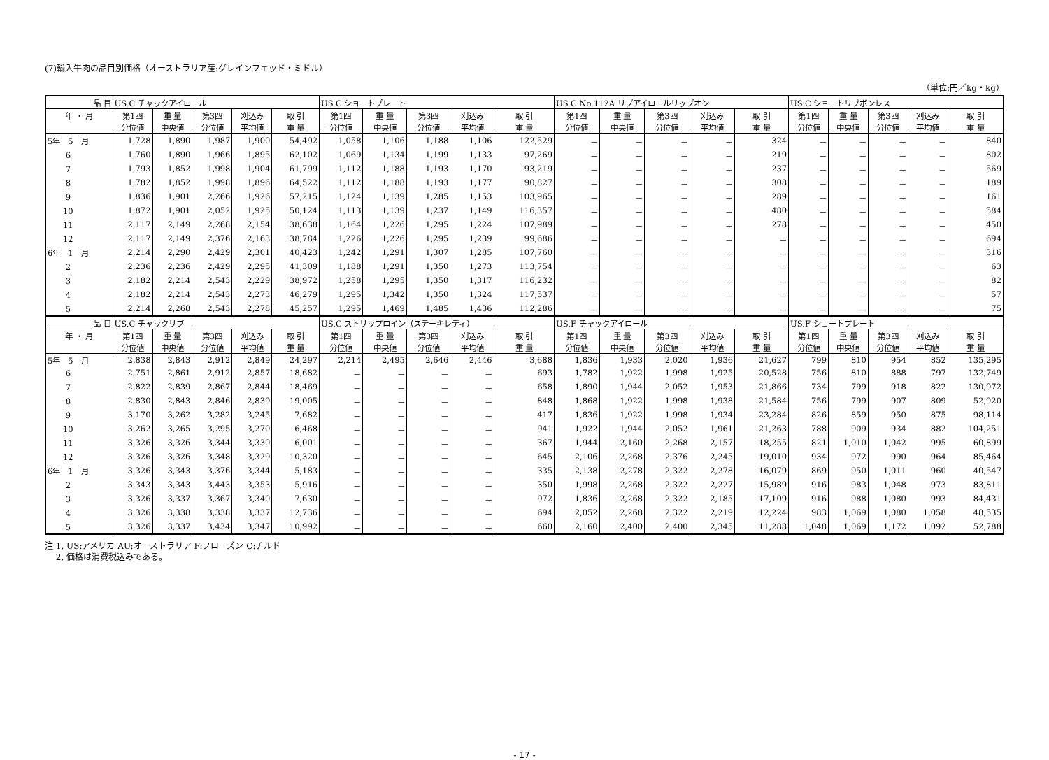(7)輸入牛肉の品目別価格（オーストラリア産:グレインフェッド・ミドル）
（単位:円／kg・kg）
| 品 目 | US.C チャックアイロール | | | | | US.C ショートプレート | | | | | US.C No.112A リブアイロールリップオン | | | | | US.C ショートリブボンレス | | | | |
| --- | --- | --- | --- | --- | --- | --- | --- | --- | --- | --- | --- | --- | --- | --- | --- | --- | --- | --- | --- | --- |
| 年 ・ 月 | 第1四 | 重 量 | 第3四 | 刈込み | 取 引 | 第1四 | 重 量 | 第3四 | 刈込み | 取 引 | 第1四 | 重 量 | 第3四 | 刈込み | 取 引 | 第1四 | 重 量 | 第3四 | 刈込み | 取 引 |
| | 分位値 | 中央値 | 分位値 | 平均値 | 重 量 | 分位値 | 中央値 | 分位値 | 平均値 | 重 量 | 分位値 | 中央値 | 分位値 | 平均値 | 重 量 | 分位値 | 中央値 | 分位値 | 平均値 | 重 量 |
| 5年 5 月 | 1,728 | 1,890 | 1,987 | 1,900 | 54,492 | 1,058 | 1,106 | 1,188 | 1,106 | 122,529 | － | － | － | － | 324 | － | － | － | － | 840 |
| 6 | 1,760 | 1,890 | 1,966 | 1,895 | 62,102 | 1,069 | 1,134 | 1,199 | 1,133 | 97,269 | － | － | － | － | 219 | － | － | － | － | 802 |
| 7 | 1,793 | 1,852 | 1,998 | 1,904 | 61,799 | 1,112 | 1,188 | 1,193 | 1,170 | 93,219 | － | － | － | － | 237 | － | － | － | － | 569 |
| 8 | 1,782 | 1,852 | 1,998 | 1,896 | 64,522 | 1,112 | 1,188 | 1,193 | 1,177 | 90,827 | － | － | － | － | 308 | － | － | － | － | 189 |
| 9 | 1,836 | 1,901 | 2,266 | 1,926 | 57,215 | 1,124 | 1,139 | 1,285 | 1,153 | 103,965 | － | － | － | － | 289 | － | － | － | － | 161 |
| 10 | 1,872 | 1,901 | 2,052 | 1,925 | 50,124 | 1,113 | 1,139 | 1,237 | 1,149 | 116,357 | － | － | － | － | 480 | － | － | － | － | 584 |
| 11 | 2,117 | 2,149 | 2,268 | 2,154 | 38,638 | 1,164 | 1,226 | 1,295 | 1,224 | 107,989 | － | － | － | － | 278 | － | － | － | － | 450 |
| 12 | 2,117 | 2,149 | 2,376 | 2,163 | 38,784 | 1,226 | 1,226 | 1,295 | 1,239 | 99,686 | － | － | － | － | － | － | － | － | － | 694 |
| 6年 1 月 | 2,214 | 2,290 | 2,429 | 2,301 | 40,423 | 1,242 | 1,291 | 1,307 | 1,285 | 107,760 | － | － | － | － | － | － | － | － | － | 316 |
| 2 | 2,236 | 2,236 | 2,429 | 2,295 | 41,309 | 1,188 | 1,291 | 1,350 | 1,273 | 113,754 | － | － | － | － | － | － | － | － | － | 63 |
| 3 | 2,182 | 2,214 | 2,543 | 2,229 | 38,972 | 1,258 | 1,295 | 1,350 | 1,317 | 116,232 | － | － | － | － | － | － | － | － | － | 82 |
| 4 | 2,182 | 2,214 | 2,543 | 2,273 | 46,279 | 1,295 | 1,342 | 1,350 | 1,324 | 117,537 | － | － | － | － | － | － | － | － | － | 57 |
| 5 | 2,214 | 2,268 | 2,543 | 2,278 | 45,257 | 1,295 | 1,469 | 1,485 | 1,436 | 112,286 | － | － | － | － | － | － | － | － | － | 75 |
| 品 目 | US.C チャックリブ | | | | | US.C ストリップロイン（ステーキレディ） | | | | | US.F チャックアイロール | | | | | US.F ショートプレート | | | | |
| 年 ・ 月 | 第1四 | 重 量 | 第3四 | 刈込み | 取 引 | 第1四 | 重 量 | 第3四 | 刈込み | 取 引 | 第1四 | 重 量 | 第3四 | 刈込み | 取 引 | 第1四 | 重 量 | 第3四 | 刈込み | 取 引 |
| | 分位値 | 中央値 | 分位値 | 平均値 | 重 量 | 分位値 | 中央値 | 分位値 | 平均値 | 重 量 | 分位値 | 中央値 | 分位値 | 平均値 | 重 量 | 分位値 | 中央値 | 分位値 | 平均値 | 重 量 |
| 5年 5 月 | 2,838 | 2,843 | 2,912 | 2,849 | 24,297 | 2,214 | 2,495 | 2,646 | 2,446 | 3,688 | 1,836 | 1,933 | 2,020 | 1,936 | 21,627 | 799 | 810 | 954 | 852 | 135,295 |
| 6 | 2,751 | 2,861 | 2,912 | 2,857 | 18,682 | － | － | － | － | 693 | 1,782 | 1,922 | 1,998 | 1,925 | 20,528 | 756 | 810 | 888 | 797 | 132,749 |
| 7 | 2,822 | 2,839 | 2,867 | 2,844 | 18,469 | － | － | － | － | 658 | 1,890 | 1,944 | 2,052 | 1,953 | 21,866 | 734 | 799 | 918 | 822 | 130,972 |
| 8 | 2,830 | 2,843 | 2,846 | 2,839 | 19,005 | － | － | － | － | 848 | 1,868 | 1,922 | 1,998 | 1,938 | 21,584 | 756 | 799 | 907 | 809 | 52,920 |
| 9 | 3,170 | 3,262 | 3,282 | 3,245 | 7,682 | － | － | － | － | 417 | 1,836 | 1,922 | 1,998 | 1,934 | 23,284 | 826 | 859 | 950 | 875 | 98,114 |
| 10 | 3,262 | 3,265 | 3,295 | 3,270 | 6,468 | － | － | － | － | 941 | 1,922 | 1,944 | 2,052 | 1,961 | 21,263 | 788 | 909 | 934 | 882 | 104,251 |
| 11 | 3,326 | 3,326 | 3,344 | 3,330 | 6,001 | － | － | － | － | 367 | 1,944 | 2,160 | 2,268 | 2,157 | 18,255 | 821 | 1,010 | 1,042 | 995 | 60,899 |
| 12 | 3,326 | 3,326 | 3,348 | 3,329 | 10,320 | － | － | － | － | 645 | 2,106 | 2,268 | 2,376 | 2,245 | 19,010 | 934 | 972 | 990 | 964 | 85,464 |
| 6年 1 月 | 3,326 | 3,343 | 3,376 | 3,344 | 5,183 | － | － | － | － | 335 | 2,138 | 2,278 | 2,322 | 2,278 | 16,079 | 869 | 950 | 1,011 | 960 | 40,547 |
| 2 | 3,343 | 3,343 | 3,443 | 3,353 | 5,916 | － | － | － | － | 350 | 1,998 | 2,268 | 2,322 | 2,227 | 15,989 | 916 | 983 | 1,048 | 973 | 83,811 |
| 3 | 3,326 | 3,337 | 3,367 | 3,340 | 7,630 | － | － | － | － | 972 | 1,836 | 2,268 | 2,322 | 2,185 | 17,109 | 916 | 988 | 1,080 | 993 | 84,431 |
| 4 | 3,326 | 3,338 | 3,338 | 3,337 | 12,736 | － | － | － | － | 694 | 2,052 | 2,268 | 2,322 | 2,219 | 12,224 | 983 | 1,069 | 1,080 | 1,058 | 48,535 |
| 5 | 3,326 | 3,337 | 3,434 | 3,347 | 10,992 | － | － | － | － | 660 | 2,160 | 2,400 | 2,400 | 2,345 | 11,288 | 1,048 | 1,069 | 1,172 | 1,092 | 52,788 |
注 1. US:アメリカ AU:オーストラリア F:フローズン C:チルド
　 2. 価格は消費税込みである。
- 17 -